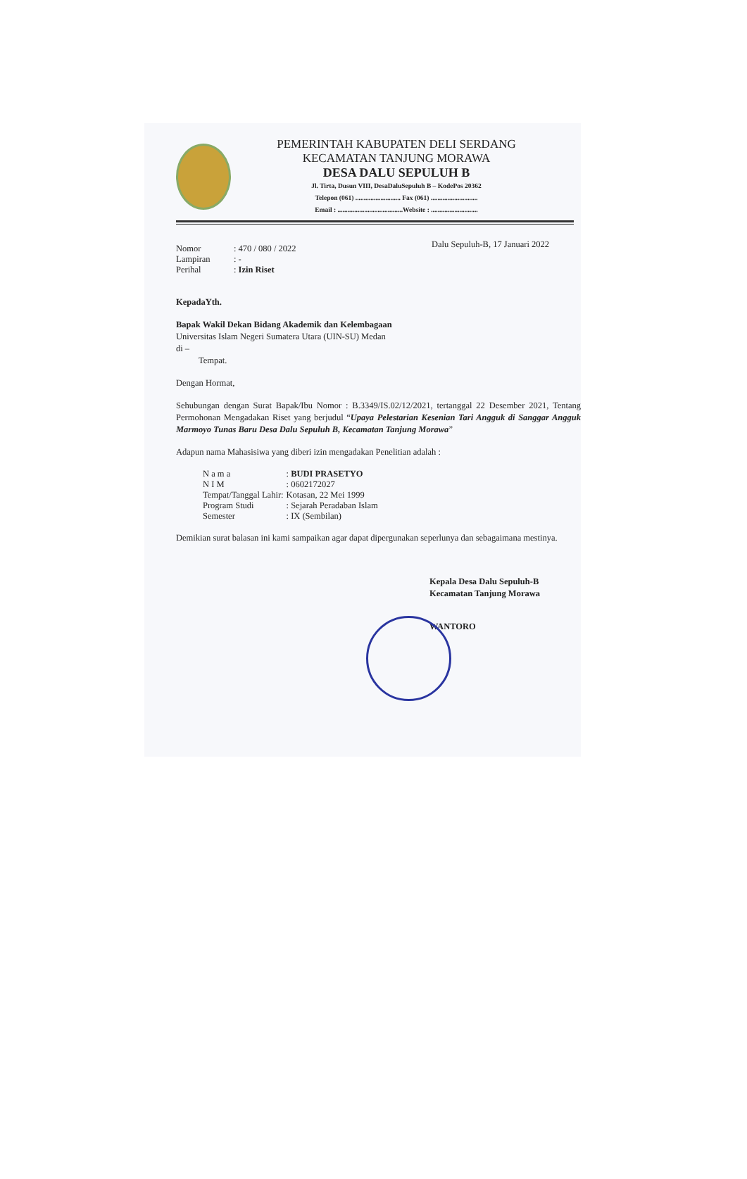PEMERINTAH KABUPATEN DELI SERDANG
KECAMATAN TANJUNG MORAWA
DESA DALU SEPULUH B
Jl. Tirta, Dusun VIII, DesaDaluSepuluh B – KodePos 20362
Telepon (061) ........................... Fax (061) ............................
Email : .......................................Website : ............................
Dalu Sepuluh-B, 17 Januari 2022
Nomor: 470 / 080 / 2022
Lampiran: -
Perihal: Izin Riset
KepadaYth.
Bapak Wakil Dekan Bidang Akademik dan Kelembagaan
Universitas Islam Negeri Sumatera Utara (UIN-SU) Medan
di –
Tempat.
Dengan Hormat,
Sehubungan dengan Surat Bapak/Ibu Nomor : B.3349/IS.02/12/2021, tertanggal 22 Desember 2021, Tentang Permohonan Mengadakan Riset yang berjudul “Upaya Pelestarian Kesenian Tari Angguk di Sanggar Angguk Marmoyo Tunas Baru Desa Dalu Sepuluh B, Kecamatan Tanjung Morawa”
Adapun nama Mahasisiwa yang diberi izin mengadakan Penelitian adalah :
| N a m a | : BUDI PRASETYO |
| N I M | : 0602172027 |
| Tempat/Tanggal Lahir: | Kotasan, 22 Mei 1999 |
| Program Studi | : Sejarah Peradaban Islam |
| Semester | : IX (Sembilan) |
Demikian surat balasan ini kami sampaikan agar dapat dipergunakan seperlunya dan sebagaimana mestinya.
Kepala Desa Dalu Sepuluh-B
Kecamatan Tanjung Morawa
WANTORO